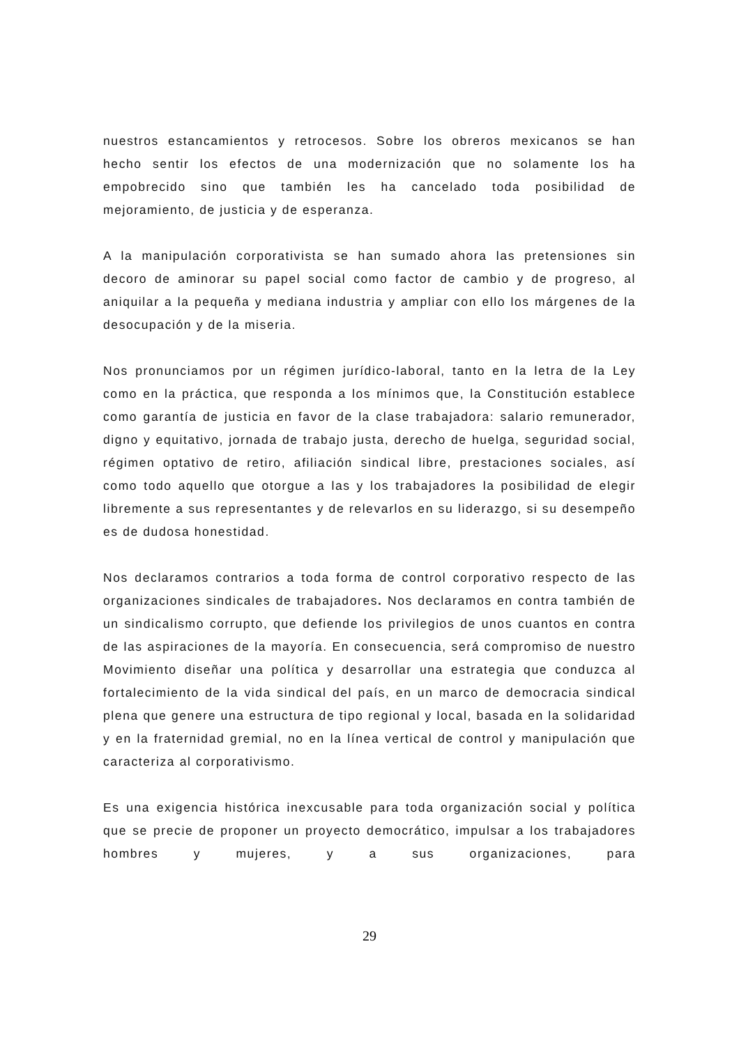nuestros estancamientos y retrocesos. Sobre los obreros mexicanos se han hecho sentir los efectos de una modernización que no solamente los ha empobrecido sino que también les ha cancelado toda posibilidad de mejoramiento, de justicia y de esperanza.
A la manipulación corporativista se han sumado ahora las pretensiones sin decoro de aminorar su papel social como factor de cambio y de progreso, al aniquilar a la pequeña y mediana industria y ampliar con ello los márgenes de la desocupación y de la miseria.
Nos pronunciamos por un régimen jurídico-laboral, tanto en la letra de la Ley como en la práctica, que responda a los mínimos que, la Constitución establece como garantía de justicia en favor de la clase trabajadora: salario remunerador, digno y equitativo, jornada de trabajo justa, derecho de huelga, seguridad social, régimen optativo de retiro, afiliación sindical libre, prestaciones sociales, así como todo aquello que otorgue a las y los trabajadores la posibilidad de elegir libremente a sus representantes y de relevarlos en su liderazgo, si su desempeño es de dudosa honestidad.
Nos declaramos contrarios a toda forma de control corporativo respecto de las organizaciones sindicales de trabajadores. Nos declaramos en contra también de un sindicalismo corrupto, que defiende los privilegios de unos cuantos en contra de las aspiraciones de la mayoría. En consecuencia, será compromiso de nuestro Movimiento diseñar una política y desarrollar una estrategia que conduzca al fortalecimiento de la vida sindical del país, en un marco de democracia sindical plena que genere una estructura de tipo regional y local, basada en la solidaridad y en la fraternidad gremial, no en la línea vertical de control y manipulación que caracteriza al corporativismo.
Es una exigencia histórica inexcusable para toda organización social y política que se precie de proponer un proyecto democrático, impulsar a los trabajadores hombres y mujeres, y a sus organizaciones, para
29